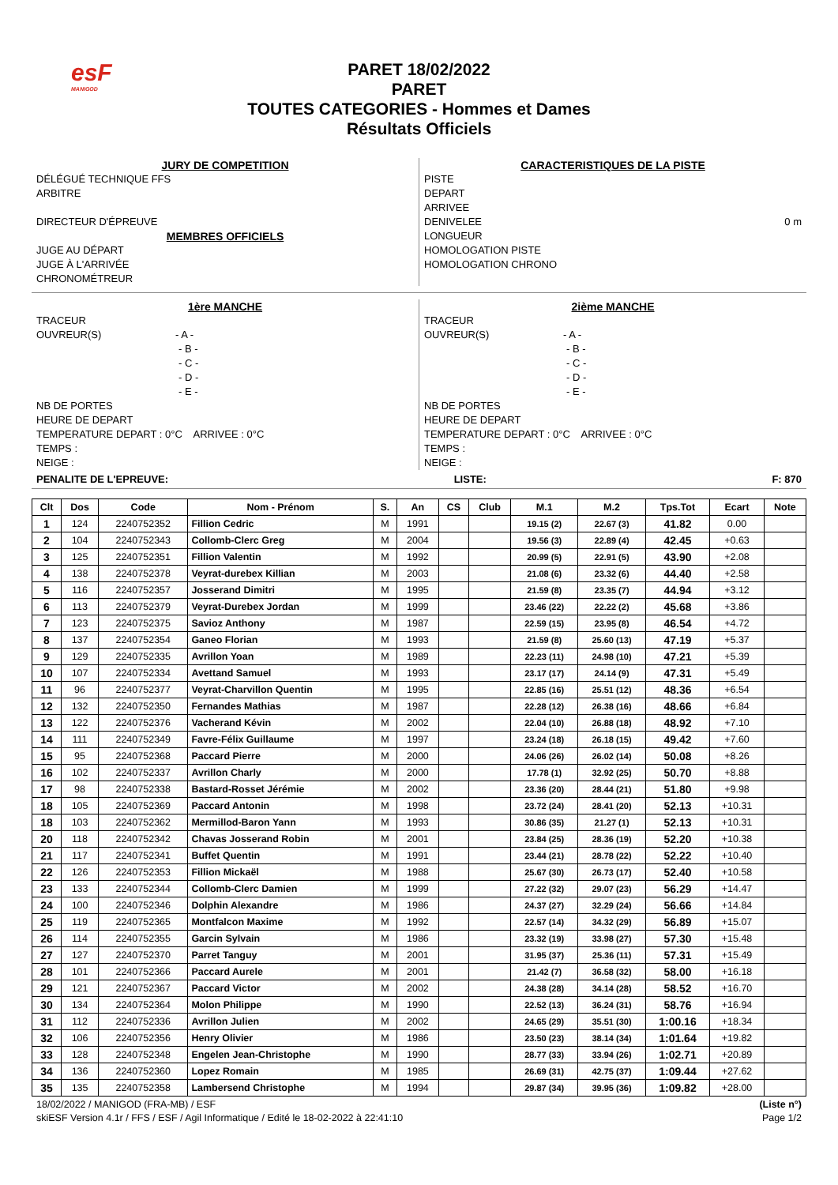esF
MANIGOD
PARET 18/02/2022
PARET
TOUTES CATEGORIES - Hommes et Dames
Résultats Officiels
JURY DE COMPETITION
DÉLÉGUÉ TECHNIQUE FFS
ARBITRE
DIRECTEUR D'ÉPREUVE
MEMBRES OFFICIELS
JUGE AU DÉPART
JUGE À L'ARRIVÉE
CHRONOMÉTREUR
CARACTERISTIQUES DE LA PISTE
PISTE
DEPART
ARRIVEE
DENIVELEE 0 m
LONGUEUR
HOMOLOGATION PISTE
HOMOLOGATION CHRONO
1ère MANCHE
TRACEUR
OUVREUR(S) - A -
- B -
- C -
- D -
- E -
NB DE PORTES
HEURE DE DEPART
TEMPERATURE DEPART : 0°C ARRIVEE : 0°C
TEMPS :
NEIGE :
2ième MANCHE
TRACEUR
OUVREUR(S) - A -
- B -
- C -
- D -
- E -
NB DE PORTES
HEURE DE DEPART
TEMPERATURE DEPART : 0°C ARRIVEE : 0°C
TEMPS :
NEIGE :
PENALITE DE L'EPREUVE: LISTE: F: 870
| Clt | Dos | Code | Nom - Prénom | S. | An | CS | Club | M.1 | M.2 | Tps.Tot | Ecart | Note |
| --- | --- | --- | --- | --- | --- | --- | --- | --- | --- | --- | --- | --- |
| 1 | 124 | 2240752352 | Fillion Cedric | M | 1991 | | | 19.15 (2) | 22.67 (3) | 41.82 | 0.00 | |
| 2 | 104 | 2240752343 | Collomb-Clerc Greg | M | 2004 | | | 19.56 (3) | 22.89 (4) | 42.45 | +0.63 | |
| 3 | 125 | 2240752351 | Fillion Valentin | M | 1992 | | | 20.99 (5) | 22.91 (5) | 43.90 | +2.08 | |
| 4 | 138 | 2240752378 | Veyrat-durebex Killian | M | 2003 | | | 21.08 (6) | 23.32 (6) | 44.40 | +2.58 | |
| 5 | 116 | 2240752357 | Josserand Dimitri | M | 1995 | | | 21.59 (8) | 23.35 (7) | 44.94 | +3.12 | |
| 6 | 113 | 2240752379 | Veyrat-Durebex Jordan | M | 1999 | | | 23.46 (22) | 22.22 (2) | 45.68 | +3.86 | |
| 7 | 123 | 2240752375 | Savioz Anthony | M | 1987 | | | 22.59 (15) | 23.95 (8) | 46.54 | +4.72 | |
| 8 | 137 | 2240752354 | Ganeo Florian | M | 1993 | | | 21.59 (8) | 25.60 (13) | 47.19 | +5.37 | |
| 9 | 129 | 2240752335 | Avrillon Yoan | M | 1989 | | | 22.23 (11) | 24.98 (10) | 47.21 | +5.39 | |
| 10 | 107 | 2240752334 | Avettand Samuel | M | 1993 | | | 23.17 (17) | 24.14 (9) | 47.31 | +5.49 | |
| 11 | 96 | 2240752377 | Veyrat-Charvillon Quentin | M | 1995 | | | 22.85 (16) | 25.51 (12) | 48.36 | +6.54 | |
| 12 | 132 | 2240752350 | Fernandes Mathias | M | 1987 | | | 22.28 (12) | 26.38 (16) | 48.66 | +6.84 | |
| 13 | 122 | 2240752376 | Vacherand Kévin | M | 2002 | | | 22.04 (10) | 26.88 (18) | 48.92 | +7.10 | |
| 14 | 111 | 2240752349 | Favre-Félix Guillaume | M | 1997 | | | 23.24 (18) | 26.18 (15) | 49.42 | +7.60 | |
| 15 | 95 | 2240752368 | Paccard Pierre | M | 2000 | | | 24.06 (26) | 26.02 (14) | 50.08 | +8.26 | |
| 16 | 102 | 2240752337 | Avrillon Charly | M | 2000 | | | 17.78 (1) | 32.92 (25) | 50.70 | +8.88 | |
| 17 | 98 | 2240752338 | Bastard-Rosset Jérémie | M | 2002 | | | 23.36 (20) | 28.44 (21) | 51.80 | +9.98 | |
| 18 | 105 | 2240752369 | Paccard Antonin | M | 1998 | | | 23.72 (24) | 28.41 (20) | 52.13 | +10.31 | |
| 18 | 103 | 2240752362 | Mermillod-Baron Yann | M | 1993 | | | 30.86 (35) | 21.27 (1) | 52.13 | +10.31 | |
| 20 | 118 | 2240752342 | Chavas Josserand Robin | M | 2001 | | | 23.84 (25) | 28.36 (19) | 52.20 | +10.38 | |
| 21 | 117 | 2240752341 | Buffet Quentin | M | 1991 | | | 23.44 (21) | 28.78 (22) | 52.22 | +10.40 | |
| 22 | 126 | 2240752353 | Fillion Mickaël | M | 1988 | | | 25.67 (30) | 26.73 (17) | 52.40 | +10.58 | |
| 23 | 133 | 2240752344 | Collomb-Clerc Damien | M | 1999 | | | 27.22 (32) | 29.07 (23) | 56.29 | +14.47 | |
| 24 | 100 | 2240752346 | Dolphin Alexandre | M | 1986 | | | 24.37 (27) | 32.29 (24) | 56.66 | +14.84 | |
| 25 | 119 | 2240752365 | Montfalcon Maxime | M | 1992 | | | 22.57 (14) | 34.32 (29) | 56.89 | +15.07 | |
| 26 | 114 | 2240752355 | Garcin Sylvain | M | 1986 | | | 23.32 (19) | 33.98 (27) | 57.30 | +15.48 | |
| 27 | 127 | 2240752370 | Parret Tanguy | M | 2001 | | | 31.95 (37) | 25.36 (11) | 57.31 | +15.49 | |
| 28 | 101 | 2240752366 | Paccard Aurele | M | 2001 | | | 21.42 (7) | 36.58 (32) | 58.00 | +16.18 | |
| 29 | 121 | 2240752367 | Paccard Victor | M | 2002 | | | 24.38 (28) | 34.14 (28) | 58.52 | +16.70 | |
| 30 | 134 | 2240752364 | Molon Philippe | M | 1990 | | | 22.52 (13) | 36.24 (31) | 58.76 | +16.94 | |
| 31 | 112 | 2240752336 | Avrillon Julien | M | 2002 | | | 24.65 (29) | 35.51 (30) | 1:00.16 | +18.34 | |
| 32 | 106 | 2240752356 | Henry Olivier | M | 1986 | | | 23.50 (23) | 38.14 (34) | 1:01.64 | +19.82 | |
| 33 | 128 | 2240752348 | Engelen Jean-Christophe | M | 1990 | | | 28.77 (33) | 33.94 (26) | 1:02.71 | +20.89 | |
| 34 | 136 | 2240752360 | Lopez Romain | M | 1985 | | | 26.69 (31) | 42.75 (37) | 1:09.44 | +27.62 | |
| 35 | 135 | 2240752358 | Lambersend Christophe | M | 1994 | | | 29.87 (34) | 39.95 (36) | 1:09.82 | +28.00 | |
18/02/2022 / MANIGOD (FRA-MB) / ESF (Liste n°)
skiESF Version 4.1r / FFS / ESF / Agil Informatique / Edité le 18-02-2022 à 22:41:10 Page 1/2